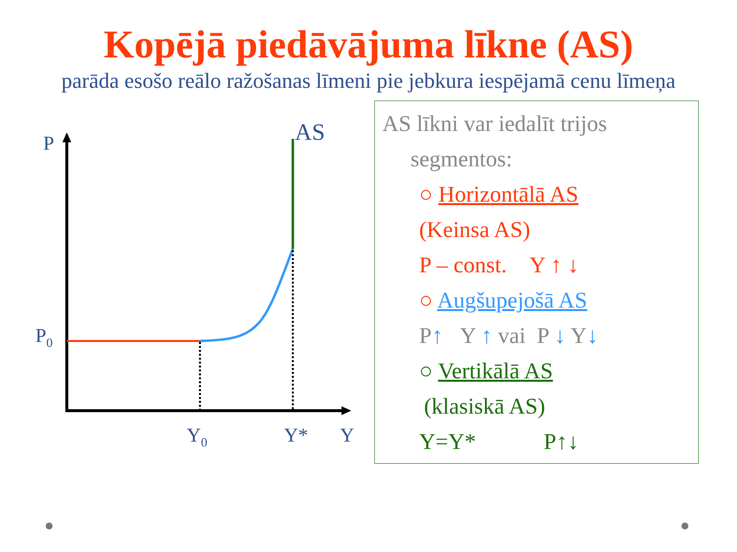Kopējā piedāvājuma līkne (AS)
parāda esošo reālo ražošanas līmeni pie jebkura iespējamā cenu līmeņa
P
AS
P0
Y0
Y*
Y
AS līkni var iedalīt trijos
segmentos:
○ Horizontālā AS
(Keinsa AS)
P – const. Y ↑ ↓
○ Augšupejošā AS
P↑ Y ↑ vai P ↓ Y↓
○ Vertikālā AS
(klasiskā AS)
Y=Y* P↑↓